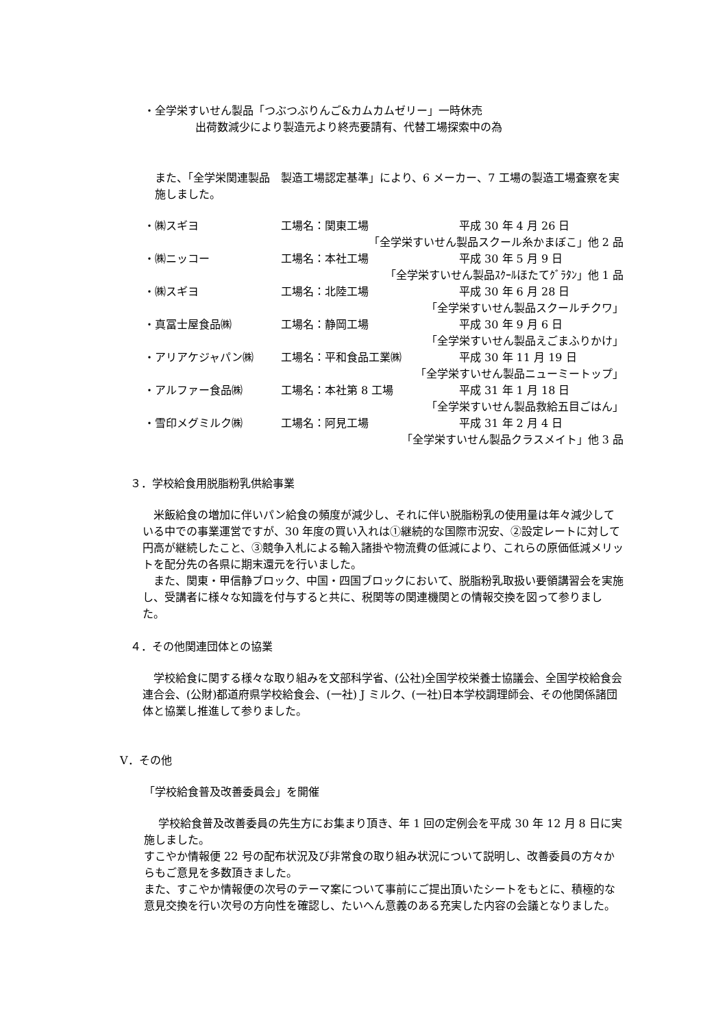・全学栄すいせん製品「つぶつぶりんご&カムカムゼリー」一時休売
出荷数減少により製造元より終売要請有、代替工場探索中の為
また、「全学栄関連製品　製造工場認定基準」により、6 メーカー、7 工場の製造工場査察を実施しました。
・㈱スギヨ 工場名：関東工場 平成 30 年 4 月 26 日
「全学栄すいせん製品スクール糸かまぼこ」他 2 品
・㈱ニッコー 工場名：本社工場 平成 30 年 5 月 9 日
「全学栄すいせん製品ｽｸｰﾙほたてｸﾞﾗﾀﾝ」他 1 品
・㈱スギヨ 工場名：北陸工場 平成 30 年 6 月 28 日
「全学栄すいせん製品スクールチクワ」
・真冨士屋食品㈱ 工場名：静岡工場 平成 30 年 9 月 6 日
「全学栄すいせん製品えごまふりかけ」
・アリアケジャパン㈱ 工場名：平和食品工業㈱ 平成 30 年 11 月 19 日
「全学栄すいせん製品ニューミートップ」
・アルファー食品㈱ 工場名：本社第 8 工場 平成 31 年 1 月 18 日
「全学栄すいせん製品救給五目ごはん」
・雪印メグミルク㈱ 工場名：阿見工場 平成 31 年 2 月 4 日
「全学栄すいせん製品クラスメイト」他 3 品
３．学校給食用脱脂粉乳供給事業
　米飯給食の増加に伴いパン給食の頻度が減少し、それに伴い脱脂粉乳の使用量は年々減少している中での事業運営ですが、30 年度の買い入れは①継続的な国際市況安、②設定レートに対して円高が継続したこと、③競争入札による輸入諸掛や物流費の低減により、これらの原価低減メリットを配分先の各県に期末還元を行いました。
　また、関東・甲信静ブロック、中国・四国ブロックにおいて、脱脂粉乳取扱い要領講習会を実施し、受講者に様々な知識を付与すると共に、税関等の関連機関との情報交換を図って参りました。
４．その他関連団体との協業
　学校給食に関する様々な取り組みを文部科学省、(公社)全国学校栄養士協議会、全国学校給食会連合会、(公財)都道府県学校給食会、(一社) J ミルク、(一社)日本学校調理師会、その他関係諸団体と協業し推進して参りました。
Ⅴ．その他
「学校給食普及改善委員会」を開催
　 学校給食普及改善委員の先生方にお集まり頂き、年 1 回の定例会を平成 30 年 12 月 8 日に実施しました。
すこやか情報便 22 号の配布状況及び非常食の取り組み状況について説明し、改善委員の方々からもご意見を多数頂きました。
また、すこやか情報便の次号のテーマ案について事前にご提出頂いたシートをもとに、積極的な意見交換を行い次号の方向性を確認し、たいへん意義のある充実した内容の会議となりました。